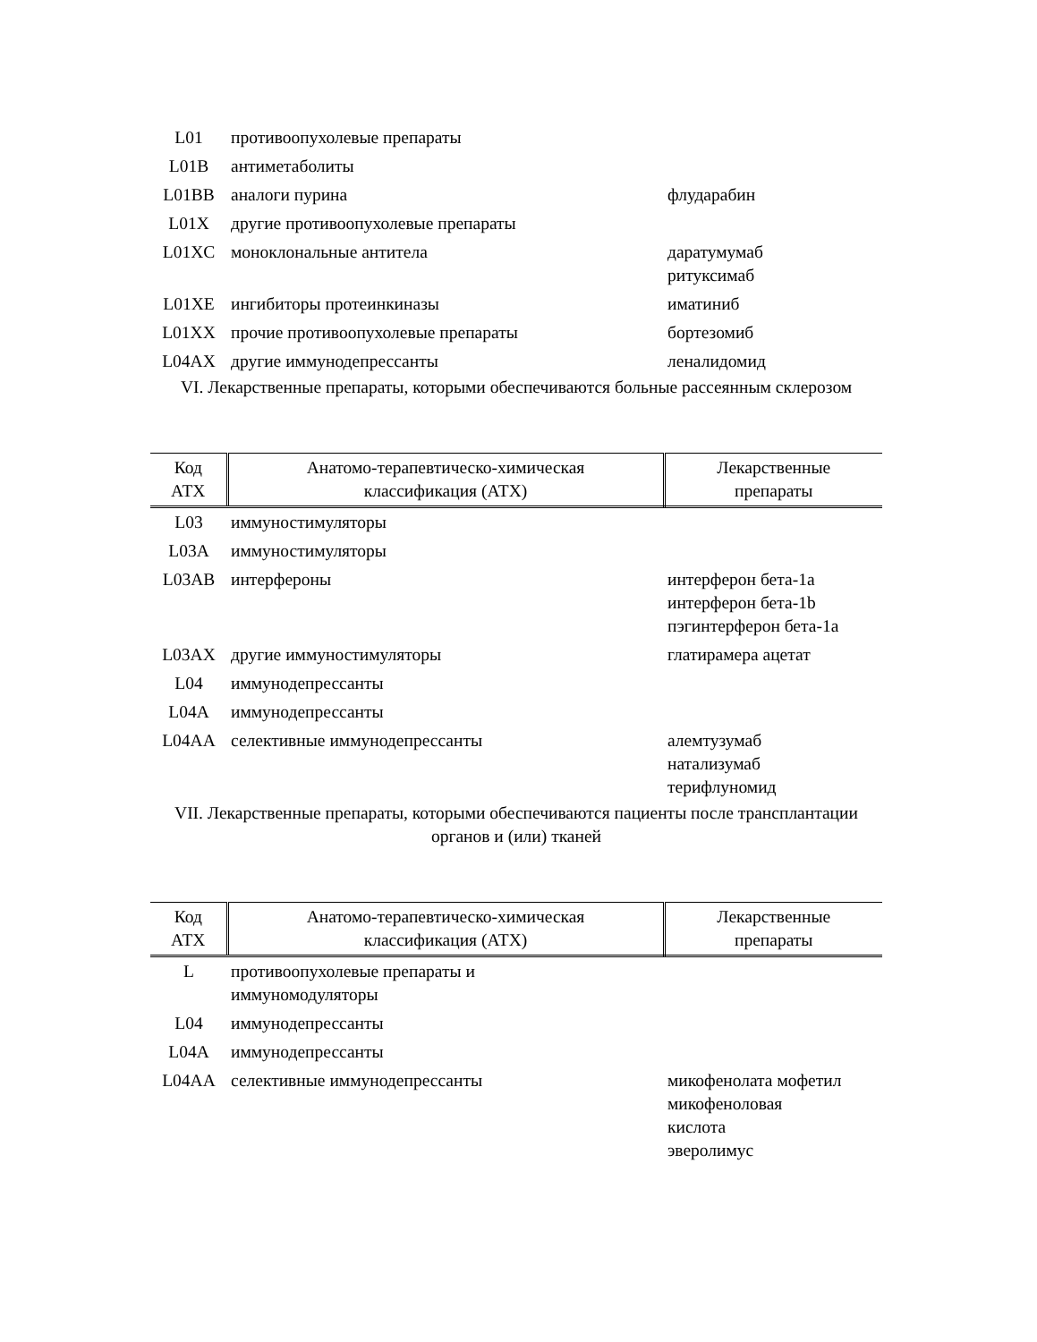| L01 | противоопухолевые препараты | |
| L01B | антиметаболиты | |
| L01BB | аналоги пурина | флударабин |
| L01X | другие противоопухолевые препараты | |
| L01XC | моноклональные антитела | даратумумаб ритуксимаб |
| L01XE | ингибиторы протеинкиназы | иматиниб |
| L01XX | прочие противоопухолевые препараты | бортезомиб |
| L04AX | другие иммунодепрессанты | леналидомид |
VI. Лекарственные препараты, которыми обеспечиваются больные рассеянным склерозом
| Код АТХ | Анатомо-терапевтическо-химическая классификация (АТХ) | Лекарственные препараты |
| --- | --- | --- |
| L03 | иммуностимуляторы | |
| L03A | иммуностимуляторы | |
| L03AB | интерфероны | интерферон бета-1a интерферон бета-1b пэгинтерферон бета-1a |
| L03AX | другие иммуностимуляторы | глатирамера ацетат |
| L04 | иммунодепрессанты | |
| L04A | иммунодепрессанты | |
| L04AA | селективные иммунодепрессанты | алемтузумаб натализумаб терифлуномид |
VII. Лекарственные препараты, которыми обеспечиваются пациенты после трансплантации органов и (или) тканей
| Код АТХ | Анатомо-терапевтическо-химическая классификация (АТХ) | Лекарственные препараты |
| --- | --- | --- |
| L | противоопухолевые препараты и иммуномодуляторы | |
| L04 | иммунодепрессанты | |
| L04A | иммунодепрессанты | |
| L04AA | селективные иммунодепрессанты | микофенолата мофетил микофеноловая кислота эверолимус |